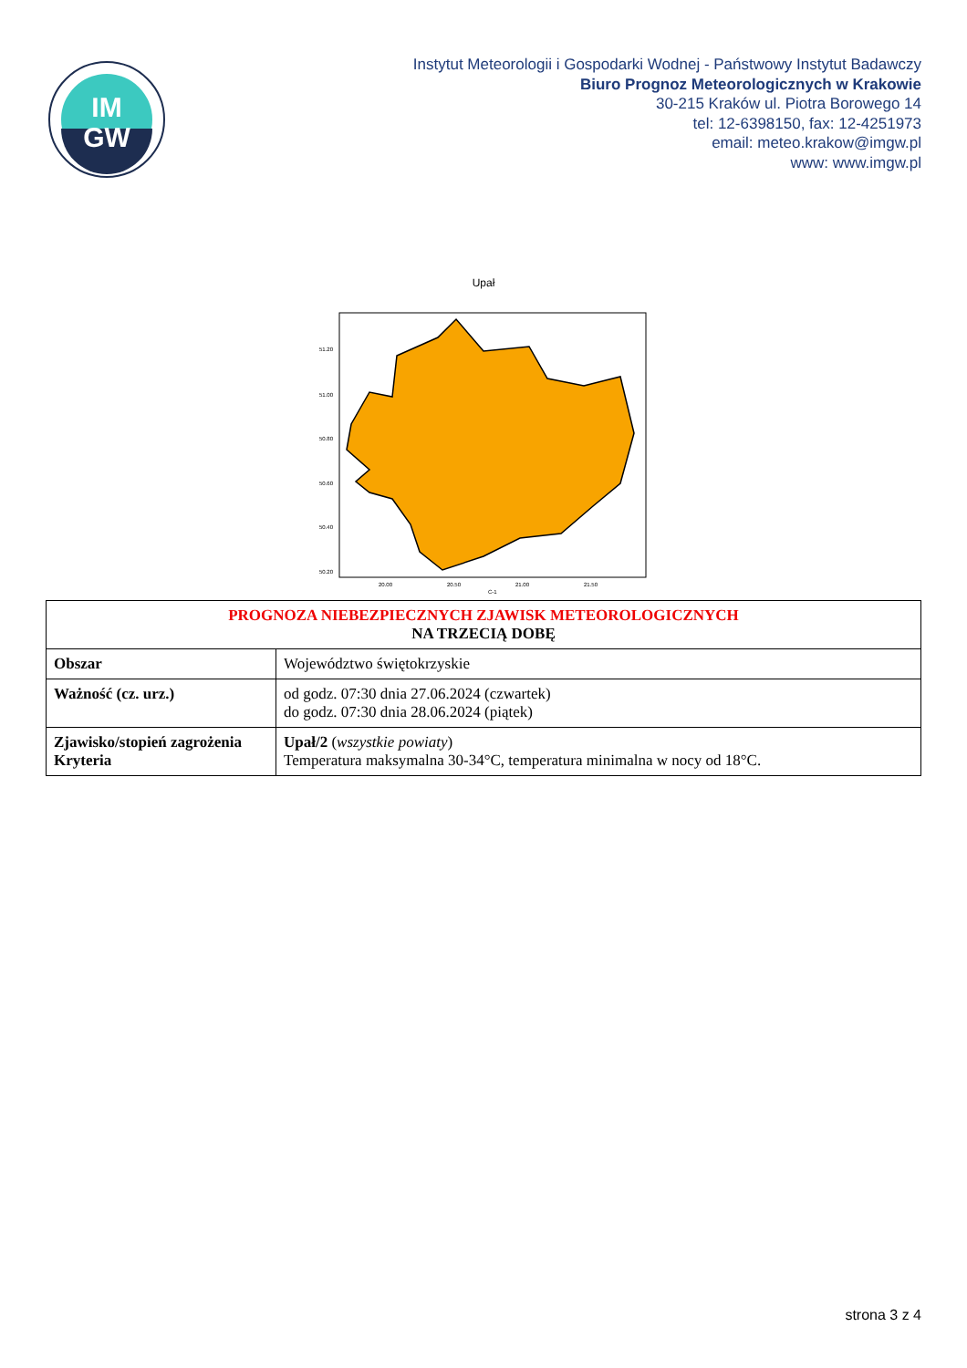IM
GW
Instytut Meteorologii i Gospodarki Wodnej - Państwowy Instytut Badawczy
Biuro Prognoz Meteorologicznych w Krakowie
30-215 Kraków ul. Piotra Borowego 14
tel: 12-6398150, fax: 12-4251973
email: meteo.krakow@imgw.pl
www: www.imgw.pl
Upał
51.20
51.00
50.80
50.60
50.40
50.20
20.00
20.50
21.00
21.50
C-1
| PROGNOZA NIEBEZPIECZNYCH ZJAWISK METEOROLOGICZNYCH NA TRZECIĄ DOBĘ | |
| --- | --- |
| Obszar | Województwo świętokrzyskie |
| Ważność (cz. urz.) | od godz. 07:30 dnia 27.06.2024 (czwartek) do godz. 07:30 dnia 28.06.2024 (piątek) |
| Zjawisko/stopień zagrożenia Kryteria | Upał/2 ( wszystkie powiaty ) Temperatura maksymalna 30-34°C, temperatura minimalna w nocy od 18°C. |
strona 3 z 4